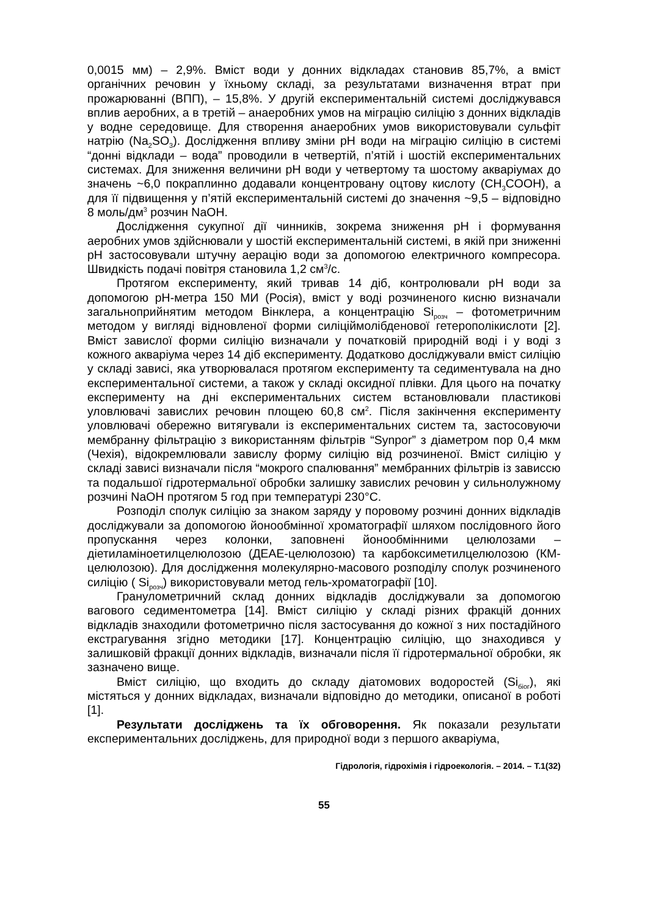0,0015 мм) – 2,9%. Вміст води у донних відкладах становив 85,7%, а вміст органічних речовин у їхньому складі, за результатами визначення втрат при прожарюванні (ВПП), – 15,8%. У другій експериментальній системі досліджувався вплив аеробних, а в третій – анаеробних умов на міграцію силіцію з донних відкладів у водне середовище. Для створення анаеробних умов використовували сульфіт натрію (Na<sub>2</sub>SO<sub>3</sub>). Дослідження впливу зміни pH води на міграцію силіцію в системі “донні відклади – вода” проводили в четвертій, п’ятій і шостій експериментальних системах. Для зниження величини pH води у четвертому та шостому акваріумах до значень ~6,0 покраплинно додавали концентровану оцтову кислоту (CH<sub>3</sub>COOH), а для її підвищення у п’ятій експериментальній системі до значення ~9,5 – відповідно 8 моль/дм<sup>3</sup> розчин NaOH.
Дослідження сукупної дії чинників, зокрема зниження pH і формування аеробних умов здійснювали у шостій експериментальній системі, в якій при зниженні pH застосовували штучну аерацію води за допомогою електричного компресора. Швидкість подачі повітря становила 1,2 см<sup>3</sup>/с.
Протягом експерименту, який тривав 14 діб, контролювали pH води за допомогою pH-метра 150 МИ (Росія), вміст у воді розчиненого кисню визначали загальноприйнятим методом Вінклера, а концентрацію Si<sub>розч</sub> – фотометричним методом у вигляді відновленої форми силіціймолібденової гетерополікислоти [2]. Вміст завислої форми силіцію визначали у початковій природній воді і у воді з кожного акваріума через 14 діб експерименту. Додатково досліджували вміст силіцію у складі зависі, яка утворювалася протягом експерименту та седиментувала на дно експериментальної системи, а також у складі оксидної плівки. Для цього на початку експерименту на дні експериментальних систем встановлювали пластикові уловлювачі завислих речовин площею 60,8 см<sup>2</sup>. Після закінчення експерименту уловлювачі обережно витягували із експериментальних систем та, застосовуючи мембранну фільтрацію з використанням фільтрів “Synpor” з діаметром пор 0,4 мкм (Чехія), відокремлювали завислу форму силіцію від розчиненої. Вміст силіцію у складі зависі визначали після “мокрого спалювання” мембранних фільтрів із зависсю та подальшої гідротермальної обробки залишку завислих речовин у сильнолужному розчині NaOH протягом 5 год при температурі 230°C.
Розподіл сполук силіцію за знаком заряду у поровому розчині донних відкладів досліджували за допомогою йонообмінної хроматографії шляхом послідовного його пропускання через колонки, заповнені йонообмінними целюлозами – діетиламіноетилцелюлозою (ДЕАЕ-целюлозою) та карбоксиметилцелюлозою (КМ-целюлозою). Для дослідження молекулярно-масового розподілу сполук розчиненого силіцію ( Si<sub>розч</sub>) використовували метод гель-хроматографії [10].
Гранулометричний склад донних відкладів досліджували за допомогою вагового седиментометра [14]. Вміст силіцію у складі різних фракцій донних відкладів знаходили фотометрично після застосування до кожної з них постадійного екстрагування згідно методики [17]. Концентрацію силіцію, що знаходився у залишковій фракції донних відкладів, визначали після її гідротермальної обробки, як зазначено вище.
Вміст силіцію, що входить до складу діатомових водоростей (Si<sub>біог</sub>), які містяться у донних відкладах, визначали відповідно до методики, описаної в роботі [1].
Результати досліджень та їх обговорення. Як показали результати експериментальних досліджень, для природної води з першого акваріума,
Гідрологія, гідрохімія і гідроекологія. – 2014. – Т.1(32)
55